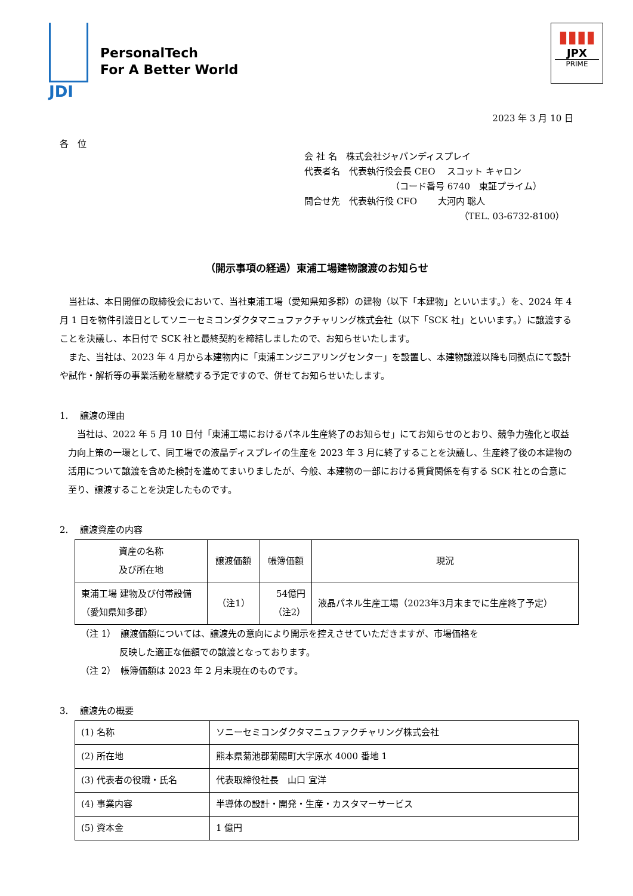JDI
PersonalTech
For A Better World
▮▮▮▮
JPX
PRIME
2023 年 3 月 10 日
各　位
会 社 名　株式会社ジャパンディスプレイ
代表者名　代表執行役会長 CEO　 スコット キャロン
（コード番号 6740　東証プライム）
問合せ先　代表執行役 CFO　　 大河内 聡人
（TEL. 03-6732-8100）
（開示事項の経過）東浦工場建物譲渡のお知らせ
当社は、本日開催の取締役会において、当社東浦工場（愛知県知多郡）の建物（以下「本建物」といいます。）を、2024 年 4 月 1 日を物件引渡日としてソニーセミコンダクタマニュファクチャリング株式会社（以下「SCK 社」といいます。）に譲渡することを決議し、本日付で SCK 社と最終契約を締結しましたので、お知らせいたします。
また、当社は、2023 年 4 月から本建物内に「東浦エンジニアリングセンター」を設置し、本建物譲渡以降も同拠点にて設計や試作・解析等の事業活動を継続する予定ですので、併せてお知らせいたします。
1.　 譲渡の理由
当社は、2022 年 5 月 10 日付「東浦工場におけるパネル生産終了のお知らせ」にてお知らせのとおり、競争力強化と収益力向上策の一環として、同工場での液晶ディスプレイの生産を 2023 年 3 月に終了することを決議し、生産終了後の本建物の活用について譲渡を含めた検討を進めてまいりましたが、今般、本建物の一部における賃貸関係を有する SCK 社との合意に至り、譲渡することを決定したものです。
2.　 譲渡資産の内容
| 資産の名称 及び所在地 | 譲渡価額 | 帳簿価額 | 現況 |
| --- | --- | --- | --- |
| 東浦工場 建物及び付帯設備 （愛知県知多郡） | （注1） | 54億円 （注2） | 液晶パネル生産工場（2023年3月末までに生産終了予定） |
（注 1）　譲渡価額については、譲渡先の意向により開示を控えさせていただきますが、市場価格を
反映した適正な価額での譲渡となっております。
（注 2）　帳簿価額は 2023 年 2 月末現在のものです。
3.　 譲渡先の概要
| (1) 名称 | ソニーセミコンダクタマニュファクチャリング株式会社 |
| (2) 所在地 | 熊本県菊池郡菊陽町大字原水 4000 番地 1 |
| (3) 代表者の役職・氏名 | 代表取締役社長 山口 宜洋 |
| (4) 事業内容 | 半導体の設計・開発・生産・カスタマーサービス |
| (5) 資本金 | 1 億円 |